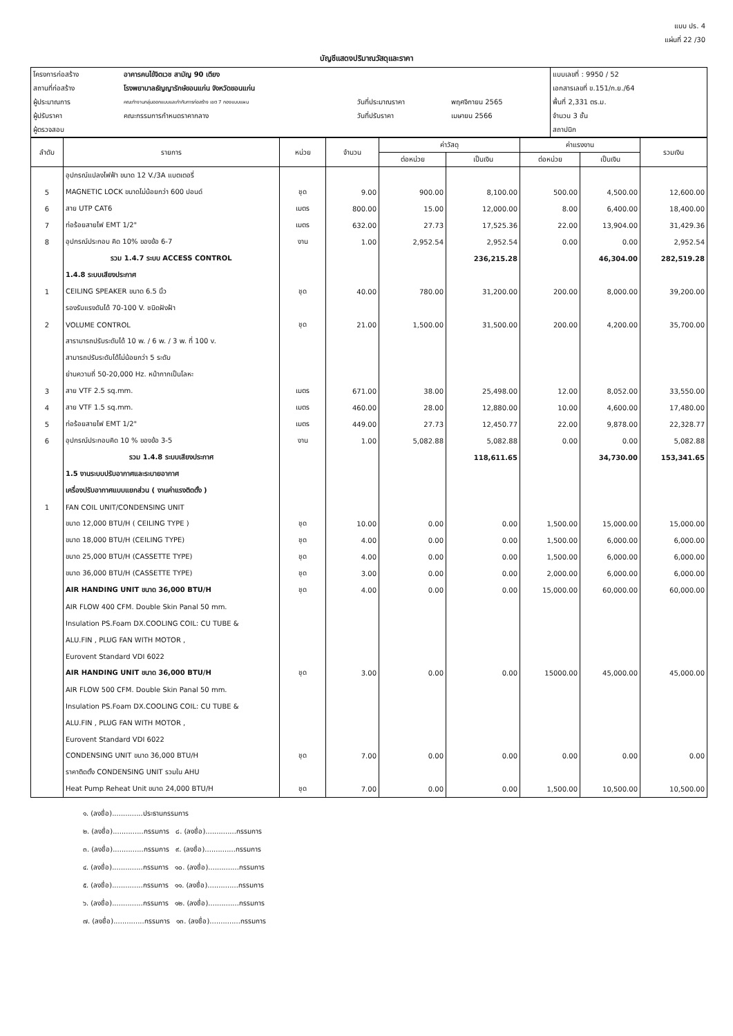แบบ ปร. 4
แผ่นที่ 22 /30
บัญชีแสดงปริมาณวัสดุและราคา
| โครงการก่อสร้าง | อาคารคนไข้จิตเวช สามัญ 90 เตียง | | | แบบเลขที่ : 9950 / 52 |
| สถานที่ก่อสร้าง | โรงพยาบาลธัญญารักษ์ขอนแก่น จังหวัดขอนแก่น | | | เอกสารเลขที่ ข.151/ก.ย./64 |
| ผู้ประมาณการ | คณะทำงานกลุ่มออกแบบและกำกับการก่อสร้าง เขต 7 กองแบบแผน | วันที่ประมาณราคา | พฤศจิกายน 2565 | พื้นที่ 2,331 ตร.ม. |
| ผู้ปรับราคา | คณะกรรมการกำหนดราคากลาง | วันที่ปรับราคา | เมษายน 2566 | จำนวน 3 ชั้น |
| ผู้ตรวจสอบ | | | | สถาปนิก |
| ลำดับ | รายการ | หน่วย | จำนวน | ค่าวัสดุ | | ค่าแรงงาน | | รวมเงิน |
| --- | --- | --- | --- | --- | --- | --- | --- | --- |
| | | | | ต่อหน่วย | เป็นเงิน | ต่อหน่วย | เป็นเงิน | |
| | อุปกรณ์แปลงไฟฟ้า ขนาด 12 V./3A แบตเตอรี่ | | | | | | | |
| 5 | MAGNETIC LOCK ขนาดไม่น้อยกว่า 600 ปอนด์ | ชุด | 9.00 | 900.00 | 8,100.00 | 500.00 | 4,500.00 | 12,600.00 |
| 6 | สาย UTP CAT6 | เมตร | 800.00 | 15.00 | 12,000.00 | 8.00 | 6,400.00 | 18,400.00 |
| 7 | ท่อร้อยสายไฟ EMT 1/2" | เมตร | 632.00 | 27.73 | 17,525.36 | 22.00 | 13,904.00 | 31,429.36 |
| 8 | อุปกรณ์ประกอบ คิด 10% ของข้อ 6-7 | งาน | 1.00 | 2,952.54 | 2,952.54 | 0.00 | 0.00 | 2,952.54 |
| | รวม 1.4.7 ระบบ ACCESS CONTROL | | | | 236,215.28 | | 46,304.00 | 282,519.28 |
| | 1.4.8 ระบบเสียงประกาศ | | | | | | | |
| 1 | CEILING SPEAKER ขนาด 6.5 นิ้ว | ชุด | 40.00 | 780.00 | 31,200.00 | 200.00 | 8,000.00 | 39,200.00 |
| | รองรับแรงดันได้ 70-100 V. ชนิดฝังฝ้า | | | | | | | |
| 2 | VOLUME CONTROL | ชุด | 21.00 | 1,500.00 | 31,500.00 | 200.00 | 4,200.00 | 35,700.00 |
| | สารามารถปรับระดับได้ 10 w. / 6 w. / 3 w. ที่ 100 v. | | | | | | | |
| | สามารถปรับระดับได้ไม่น้อยกว่า 5 ระดับ | | | | | | | |
| | ย่านความถี่ 50-20,000 Hz. หน้ากากเป็นโลหะ | | | | | | | |
| 3 | สาย VTF 2.5 sq.mm. | เมตร | 671.00 | 38.00 | 25,498.00 | 12.00 | 8,052.00 | 33,550.00 |
| 4 | สาย VTF 1.5 sq.mm. | เมตร | 460.00 | 28.00 | 12,880.00 | 10.00 | 4,600.00 | 17,480.00 |
| 5 | ท่อร้อยสายไฟ EMT 1/2" | เมตร | 449.00 | 27.73 | 12,450.77 | 22.00 | 9,878.00 | 22,328.77 |
| 6 | อุปกรณ์ประกอบคิด 10 % ของข้อ 3-5 | งาน | 1.00 | 5,082.88 | 5,082.88 | 0.00 | 0.00 | 5,082.88 |
| | รวม 1.4.8 ระบบเสียงประกาศ | | | | 118,611.65 | | 34,730.00 | 153,341.65 |
| | 1.5 งานระบบปรับอากาศและระบายอากาศ | | | | | | | |
| | เครื่องปรับอากาศแบบแยกส่วน ( งานค่าแรงติดตั้ง ) | | | | | | | |
| 1 | FAN COIL UNIT/CONDENSING UNIT | | | | | | | |
| | ขนาด 12,000 BTU/H ( CEILING TYPE ) | ชุด | 10.00 | 0.00 | 0.00 | 1,500.00 | 15,000.00 | 15,000.00 |
| | ขนาด 18,000 BTU/H (CEILING TYPE) | ชุด | 4.00 | 0.00 | 0.00 | 1,500.00 | 6,000.00 | 6,000.00 |
| | ขนาด 25,000 BTU/H (CASSETTE TYPE) | ชุด | 4.00 | 0.00 | 0.00 | 1,500.00 | 6,000.00 | 6,000.00 |
| | ขนาด 36,000 BTU/H (CASSETTE TYPE) | ชุด | 3.00 | 0.00 | 0.00 | 2,000.00 | 6,000.00 | 6,000.00 |
| | AIR HANDING UNIT ขนาด 36,000 BTU/H | ชุด | 4.00 | 0.00 | 0.00 | 15,000.00 | 60,000.00 | 60,000.00 |
| | AIR FLOW 400 CFM. Double Skin Panal 50 mm. | | | | | | | |
| | Insulation PS.Foam DX.COOLING COIL: CU TUBE & | | | | | | | |
| | ALU.FIN , PLUG FAN WITH MOTOR , | | | | | | | |
| | Eurovent Standard VDI 6022 | | | | | | | |
| | AIR HANDING UNIT ขนาด 36,000 BTU/H | ชุด | 3.00 | 0.00 | 0.00 | 15000.00 | 45,000.00 | 45,000.00 |
| | AIR FLOW 500 CFM. Double Skin Panal 50 mm. | | | | | | | |
| | Insulation PS.Foam DX.COOLING COIL: CU TUBE & | | | | | | | |
| | ALU.FIN , PLUG FAN WITH MOTOR , | | | | | | | |
| | Eurovent Standard VDI 6022 | | | | | | | |
| | CONDENSING UNIT ขนาด 36,000 BTU/H | ชุด | 7.00 | 0.00 | 0.00 | 0.00 | 0.00 | 0.00 |
| | ราคาติดตั้ง CONDENSING UNIT รวมใน AHU | | | | | | | |
| | Heat Pump Reheat Unit ขนาด 24,000 BTU/H | ชุด | 7.00 | 0.00 | 0.00 | 1,500.00 | 10,500.00 | 10,500.00 |
๑. (ลงชื่อ)..............ประธานกรรมการ
๒. (ลงชื่อ)..............กรรมการ ๘. (ลงชื่อ)..............กรรมการ
๓. (ลงชื่อ)..............กรรมการ ๙. (ลงชื่อ)..............กรรมการ
๔. (ลงชื่อ)..............กรรมการ ๑๐. (ลงชื่อ)..............กรรมการ
๕. (ลงชื่อ)..............กรรมการ ๑๑. (ลงชื่อ)..............กรรมการ
๖. (ลงชื่อ)..............กรรมการ ๑๒. (ลงชื่อ)..............กรรมการ
๗. (ลงชื่อ)..............กรรมการ ๑๓. (ลงชื่อ)..............กรรมการ